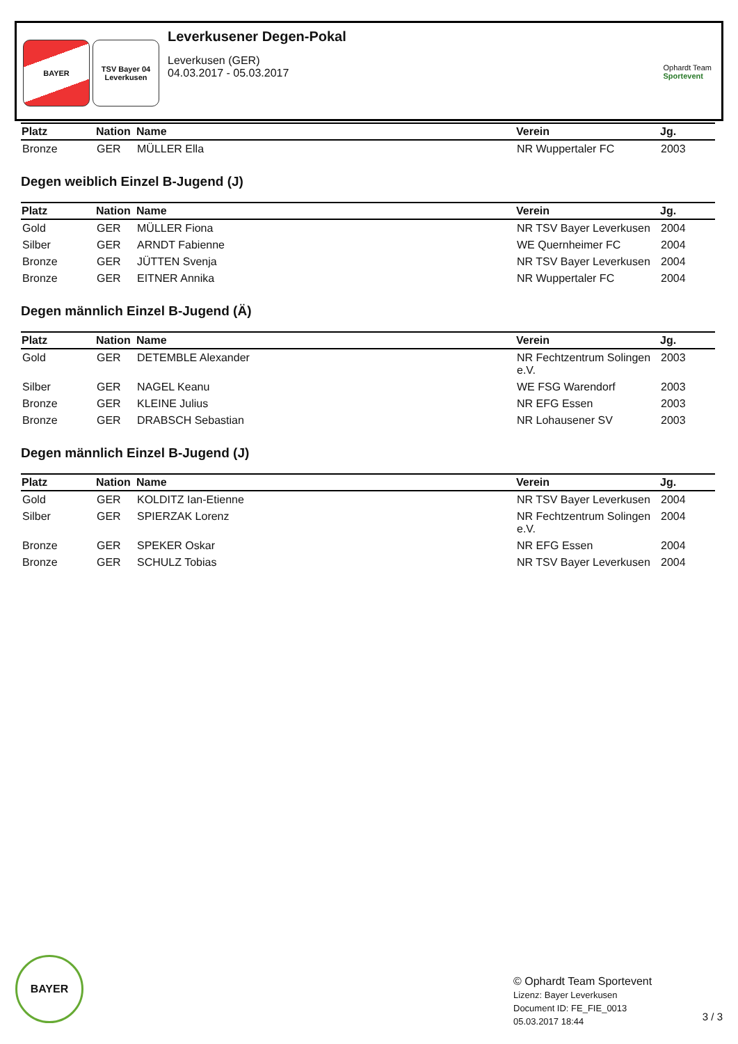BAYER TSV Bayer 04 Leverkusen
Leverkusener Degen-Pokal
Leverkusen (GER)
04.03.2017 - 05.03.2017
Ophardt Team
Sportevent
| Platz | Nation | Name | Verein | Jg. |
| --- | --- | --- | --- | --- |
| Bronze | GER | MÜLLER Ella | NR Wuppertaler FC | 2003 |
Degen weiblich Einzel B-Jugend (J)
| Platz | Nation | Name | Verein | Jg. |
| --- | --- | --- | --- | --- |
| Gold | GER | MÜLLER Fiona | NR TSV Bayer Leverkusen | 2004 |
| Silber | GER | ARNDT Fabienne | WE Quernheimer FC | 2004 |
| Bronze | GER | JÜTTEN Svenja | NR TSV Bayer Leverkusen | 2004 |
| Bronze | GER | EITNER Annika | NR Wuppertaler FC | 2004 |
Degen männlich Einzel B-Jugend (Ä)
| Platz | Nation | Name | Verein | Jg. |
| --- | --- | --- | --- | --- |
| Gold | GER | DETEMBLE Alexander | NR Fechtzentrum Solingen e.V. | 2003 |
| Silber | GER | NAGEL Keanu | WE FSG Warendorf | 2003 |
| Bronze | GER | KLEINE Julius | NR EFG Essen | 2003 |
| Bronze | GER | DRABSCH Sebastian | NR Lohausener SV | 2003 |
Degen männlich Einzel B-Jugend (J)
| Platz | Nation | Name | Verein | Jg. |
| --- | --- | --- | --- | --- |
| Gold | GER | KOLDITZ Ian-Etienne | NR TSV Bayer Leverkusen | 2004 |
| Silber | GER | SPIERZAK Lorenz | NR Fechtzentrum Solingen e.V. | 2004 |
| Bronze | GER | SPEKER Oskar | NR EFG Essen | 2004 |
| Bronze | GER | SCHULZ Tobias | NR TSV Bayer Leverkusen | 2004 |
BAYER
© Ophardt Team Sportevent
Lizenz: Bayer Leverkusen
Document ID: FE_FIE_0013
05.03.2017 18:44
3 / 3